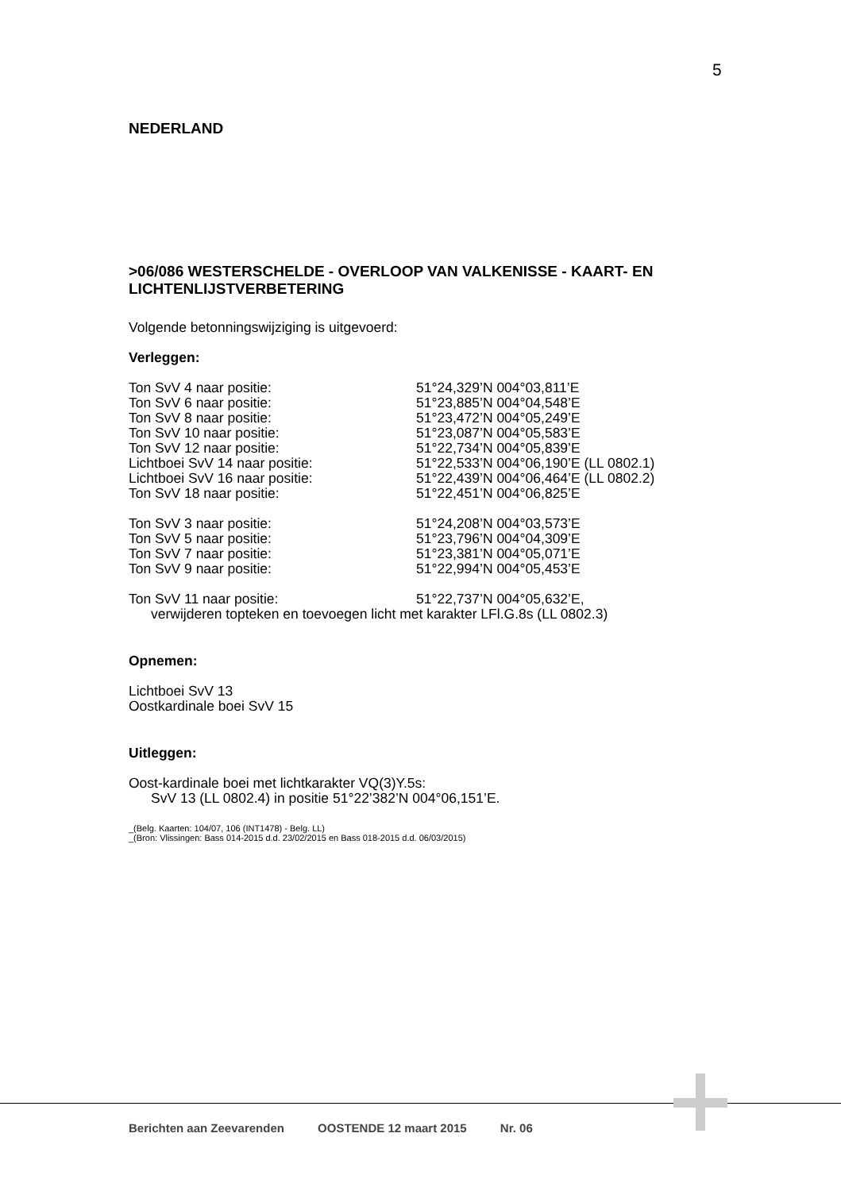5
NEDERLAND
>06/086 WESTERSCHELDE - OVERLOOP VAN VALKENISSE - KAART- EN LICHTENLIJSTVERBETERING
Volgende betonningswijziging is uitgevoerd:
Verleggen:
Ton SvV 4 naar positie: 51°24,329’N 004°03,811’E
Ton SvV 6 naar positie: 51°23,885’N 004°04,548’E
Ton SvV 8 naar positie: 51°23,472’N 004°05,249’E
Ton SvV 10 naar positie: 51°23,087’N 004°05,583’E
Ton SvV 12 naar positie: 51°22,734’N 004°05,839’E
Lichtboei SvV 14 naar positie: 51°22,533’N 004°06,190’E (LL 0802.1)
Lichtboei SvV 16 naar positie: 51°22,439’N 004°06,464’E (LL 0802.2)
Ton SvV 18 naar positie: 51°22,451’N 004°06,825’E
Ton SvV 3 naar positie: 51°24,208’N 004°03,573’E
Ton SvV 5 naar positie: 51°23,796’N 004°04,309’E
Ton SvV 7 naar positie: 51°23,381’N 004°05,071’E
Ton SvV 9 naar positie: 51°22,994’N 004°05,453’E
Ton SvV 11 naar positie: 51°22,737’N 004°05,632’E,
verwijderen topteken en toevoegen licht met karakter LFl.G.8s (LL 0802.3)
Opnemen:
Lichtboei SvV 13
Oostkardinale boei SvV 15
Uitleggen:
Oost-kardinale boei met lichtkarakter VQ(3)Y.5s:
SvV 13 (LL 0802.4) in positie 51°22’382’N 004°06,151’E.
_(Belg. Kaarten: 104/07, 106 (INT1478) - Belg. LL)
_(Bron: Vlissingen: Bass 014-2015 d.d. 23/02/2015 en Bass 018-2015 d.d. 06/03/2015)
Berichten aan Zeevarenden OOSTENDE 12 maart 2015 Nr. 06